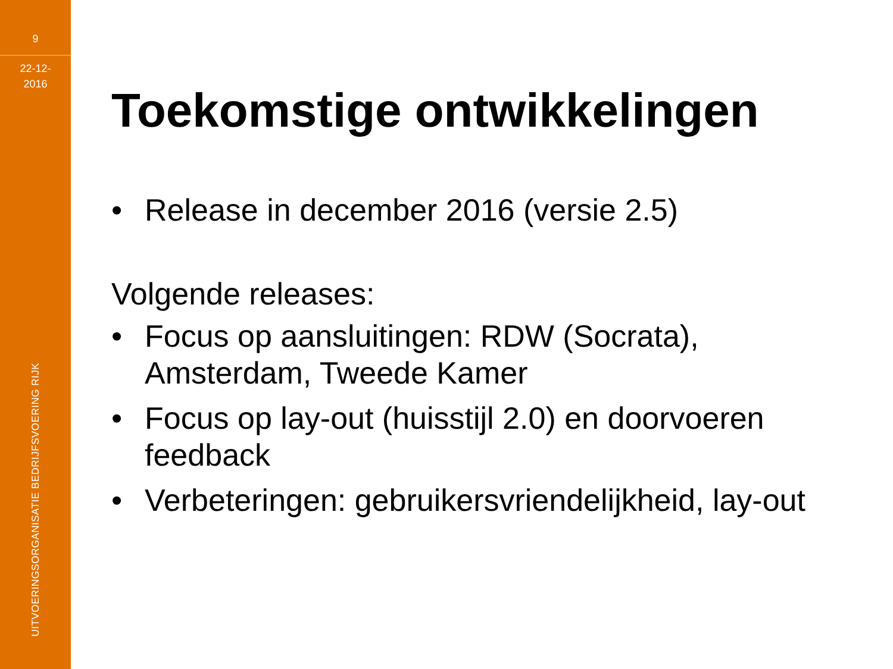9
22-12-
2016
UITVOERINGSORGANISATIE BEDRIJFSVOERING RIJK
Toekomstige ontwikkelingen
• Release in december 2016 (versie 2.5)
Volgende releases:
• Focus op aansluitingen: RDW (Socrata), Amsterdam, Tweede Kamer
• Focus op lay-out (huisstijl 2.0) en doorvoeren feedback
• Verbeteringen: gebruikersvriendelijkheid, lay-out